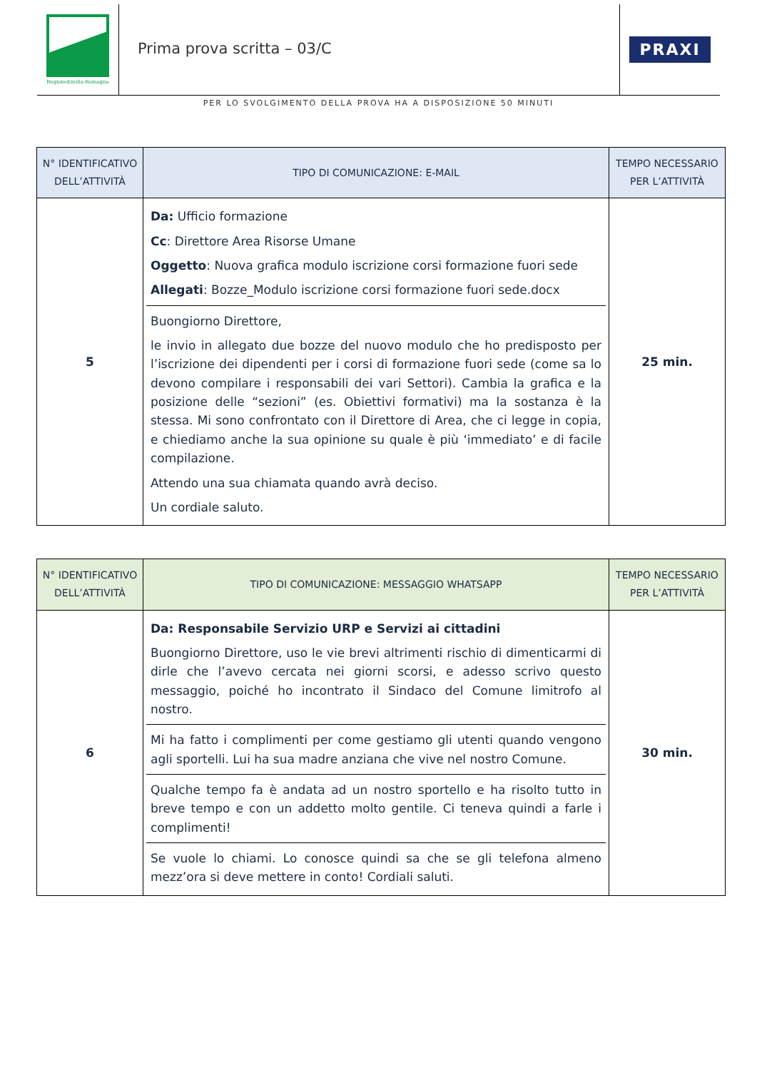RegioneEmilia-Romagna
Prima prova scritta – 03/C
PRAXI
PER LO SVOLGIMENTO DELLA PROVA HA A DISPOSIZIONE 50 MINUTI
| N° IDENTIFICATIVO DELL’ATTIVITÀ | TIPO DI COMUNICAZIONE: E-MAIL | TEMPO NECESSARIO PER L’ATTIVITÀ |
| --- | --- | --- |
| 5 | Da: Ufficio formazione Cc : Direttore Area Risorse Umane Oggetto : Nuova grafica modulo iscrizione corsi formazione fuori sede Allegati : Bozze_Modulo iscrizione corsi formazione fuori sede.docx Buongiorno Direttore, le invio in allegato due bozze del nuovo modulo che ho predisposto per l’iscrizione dei dipendenti per i corsi di formazione fuori sede (come sa lo devono compilare i responsabili dei vari Settori). Cambia la grafica e la posizione delle “sezioni” (es. Obiettivi formativi) ma la sostanza è la stessa. Mi sono confrontato con il Direttore di Area, che ci legge in copia, e chiediamo anche la sua opinione su quale è più ‘immediato’ e di facile compilazione. Attendo una sua chiamata quando avrà deciso. Un cordiale saluto. | 25 min. |
| N° IDENTIFICATIVO DELL’ATTIVITÀ | TIPO DI COMUNICAZIONE: MESSAGGIO WHATSAPP | TEMPO NECESSARIO PER L’ATTIVITÀ |
| --- | --- | --- |
| 6 | Da: Responsabile Servizio URP e Servizi ai cittadini Buongiorno Direttore, uso le vie brevi altrimenti rischio di dimenticarmi di dirle che l’avevo cercata nei giorni scorsi, e adesso scrivo questo messaggio, poiché ho incontrato il Sindaco del Comune limitrofo al nostro. Mi ha fatto i complimenti per come gestiamo gli utenti quando vengono agli sportelli. Lui ha sua madre anziana che vive nel nostro Comune. Qualche tempo fa è andata ad un nostro sportello e ha risolto tutto in breve tempo e con un addetto molto gentile. Ci teneva quindi a farle i complimenti! Se vuole lo chiami. Lo conosce quindi sa che se gli telefona almeno mezz’ora si deve mettere in conto! Cordiali saluti. | 30 min. |